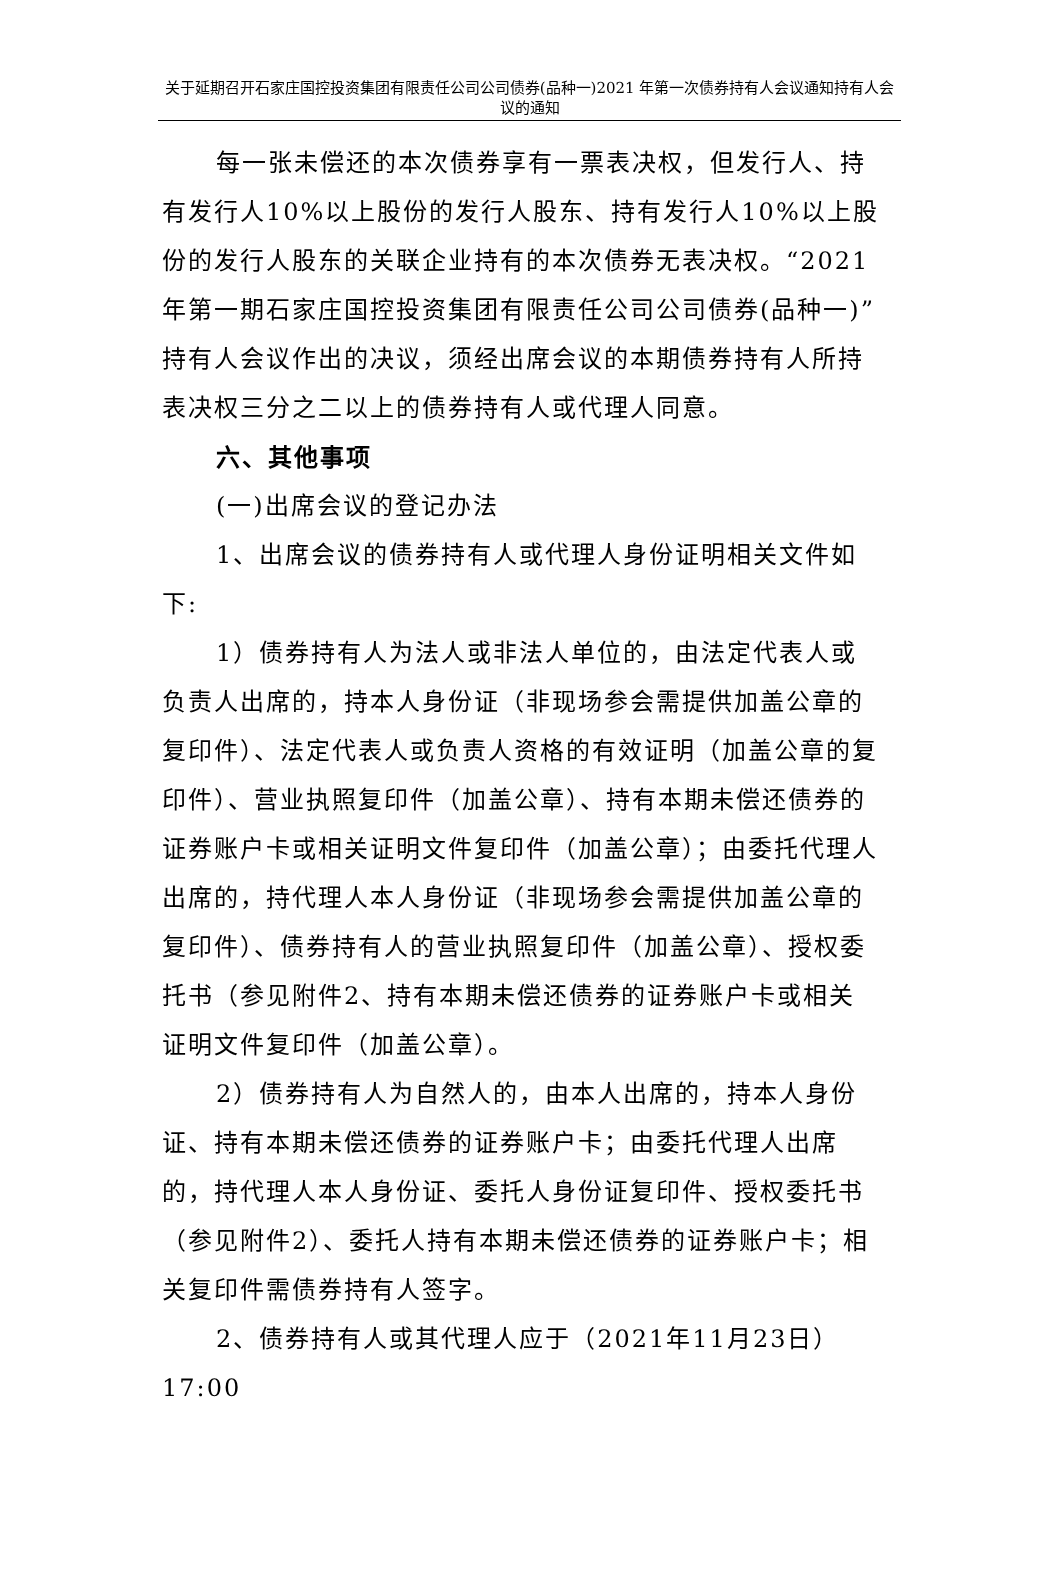关于延期召开石家庄国控投资集团有限责任公司公司债券(品种一)2021 年第一次债券持有人会议通知持有人会议的通知
每一张未偿还的本次债券享有一票表决权，但发行人、持有发行人10%以上股份的发行人股东、持有发行人10%以上股份的发行人股东的关联企业持有的本次债券无表决权。“2021年第一期石家庄国控投资集团有限责任公司公司债券(品种一)”持有人会议作出的决议，须经出席会议的本期债券持有人所持表决权三分之二以上的债券持有人或代理人同意。
六、其他事项
(一)出席会议的登记办法
1、出席会议的债券持有人或代理人身份证明相关文件如下:
1）债券持有人为法人或非法人单位的，由法定代表人或负责人出席的，持本人身份证（非现场参会需提供加盖公章的复印件）、法定代表人或负责人资格的有效证明（加盖公章的复印件）、营业执照复印件（加盖公章）、持有本期未偿还债券的证券账户卡或相关证明文件复印件（加盖公章）；由委托代理人出席的，持代理人本人身份证（非现场参会需提供加盖公章的复印件）、债券持有人的营业执照复印件（加盖公章）、授权委托书（参见附件2、持有本期未偿还债券的证券账户卡或相关证明文件复印件（加盖公章）。
2）债券持有人为自然人的，由本人出席的，持本人身份证、持有本期未偿还债券的证券账户卡；由委托代理人出席的，持代理人本人身份证、委托人身份证复印件、授权委托书（参见附件2）、委托人持有本期未偿还债券的证券账户卡；相关复印件需债券持有人签字。
2、债券持有人或其代理人应于（2021年11月23日）17:00